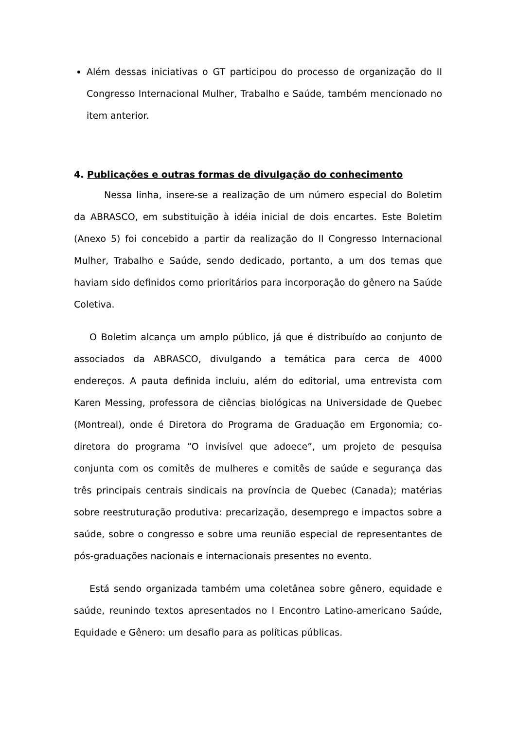Além dessas iniciativas o GT participou do processo de organização do II Congresso Internacional Mulher, Trabalho e Saúde, também mencionado no item anterior.
4. Publicações e outras formas de divulgação do conhecimento
Nessa linha, insere-se a realização de um número especial do Boletim da ABRASCO, em substituição à idéia inicial de dois encartes. Este Boletim (Anexo 5) foi concebido a partir da realização do II Congresso Internacional Mulher, Trabalho e Saúde, sendo dedicado, portanto, a um dos temas que haviam sido definidos como prioritários para incorporação do gênero na Saúde Coletiva.
O Boletim alcança um amplo público, já que é distribuído ao conjunto de associados da ABRASCO, divulgando a temática para cerca de 4000 endereços. A pauta definida incluiu, além do editorial, uma entrevista com Karen Messing, professora de ciências biológicas na Universidade de Quebec (Montreal), onde é Diretora do Programa de Graduação em Ergonomia; co-diretora do programa “O invisível que adoece”, um projeto de pesquisa conjunta com os comitês de mulheres e comitês de saúde e segurança das três principais centrais sindicais na província de Quebec (Canada); matérias sobre reestruturação produtiva: precarização, desemprego e impactos sobre a saúde, sobre o congresso e sobre uma reunião especial de representantes de pós-graduações nacionais e internacionais presentes no evento.
Está sendo organizada também uma coletânea sobre gênero, equidade e saúde, reunindo textos apresentados no I Encontro Latino-americano Saúde, Equidade e Gênero: um desafio para as políticas públicas.